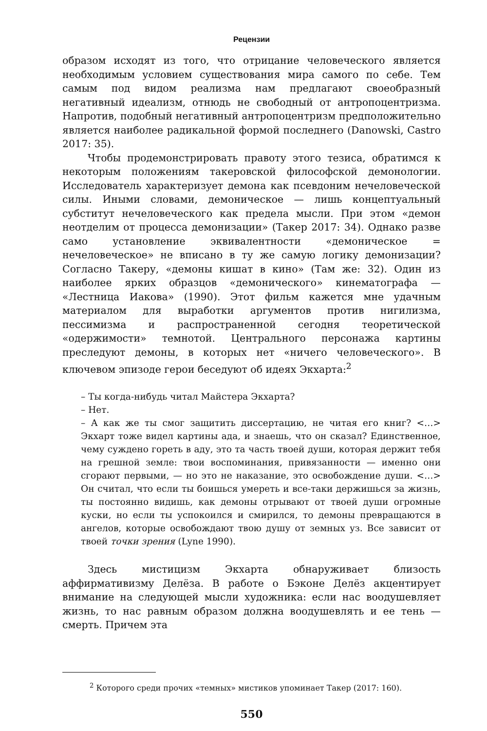Рецензии
образом исходят из того, что отрицание человеческого является необходимым условием существования мира самого по себе. Тем самым под видом реализма нам предлагают своеобразный негативный идеализм, отнюдь не свободный от антропоцентризма. Напротив, подобный негативный антропоцентризм предположительно является наиболее радикальной формой последнего (Danowski, Castro 2017: 35).
Чтобы продемонстрировать правоту этого тезиса, обратимся к некоторым положениям такеровской философской демонологии. Исследователь характеризует демона как псевдоним нечеловеческой силы. Иными словами, демоническое — лишь концептуальный субститут нечеловеческого как предела мысли. При этом «демон неотделим от процесса демонизации» (Такер 2017: 34). Однако разве само установление эквивалентности «демоническое = нечеловеческое» не вписано в ту же самую логику демонизации? Согласно Такеру, «демоны кишат в кино» (Там же: 32). Один из наиболее ярких образцов «демонического» кинематографа — «Лестница Иакова» (1990). Этот фильм кажется мне удачным материалом для выработки аргументов против нигилизма, пессимизма и распространенной сегодня теоретической «одержимости» темнотой. Центрального персонажа картины преследуют демоны, в которых нет «ничего человеческого». В ключевом эпизоде герои беседуют об идеях Экхарта:<sup>2</sup>
– Ты когда-нибудь читал Майстера Экхарта?
– Нет.
– А как же ты смог защитить диссертацию, не читая его книг? <…> Экхарт тоже видел картины ада, и знаешь, что он сказал? Единственное, чему суждено гореть в аду, это та часть твоей души, которая держит тебя на грешной земле: твои воспоминания, привязанности — именно они сгорают первыми, — но это не наказание, это освобождение души. <…> Он считал, что если ты боишься умереть и все-таки держишься за жизнь, ты постоянно видишь, как демоны отрывают от твоей души огромные куски, но если ты успокоился и смирился, то демоны превращаются в ангелов, которые освобождают твою душу от земных уз. Все зависит от твоей точки зрения (Lyne 1990).
Здесь мистицизм Экхарта обнаруживает близость аффирмативизму Делёза. В работе о Бэконе Делёз акцентирует внимание на следующей мысли художника: если нас воодушевляет жизнь, то нас равным образом должна воодушевлять и ее тень — смерть. Причем эта
<sup>2</sup> Которого среди прочих «темных» мистиков упоминает Такер (2017: 160).
550